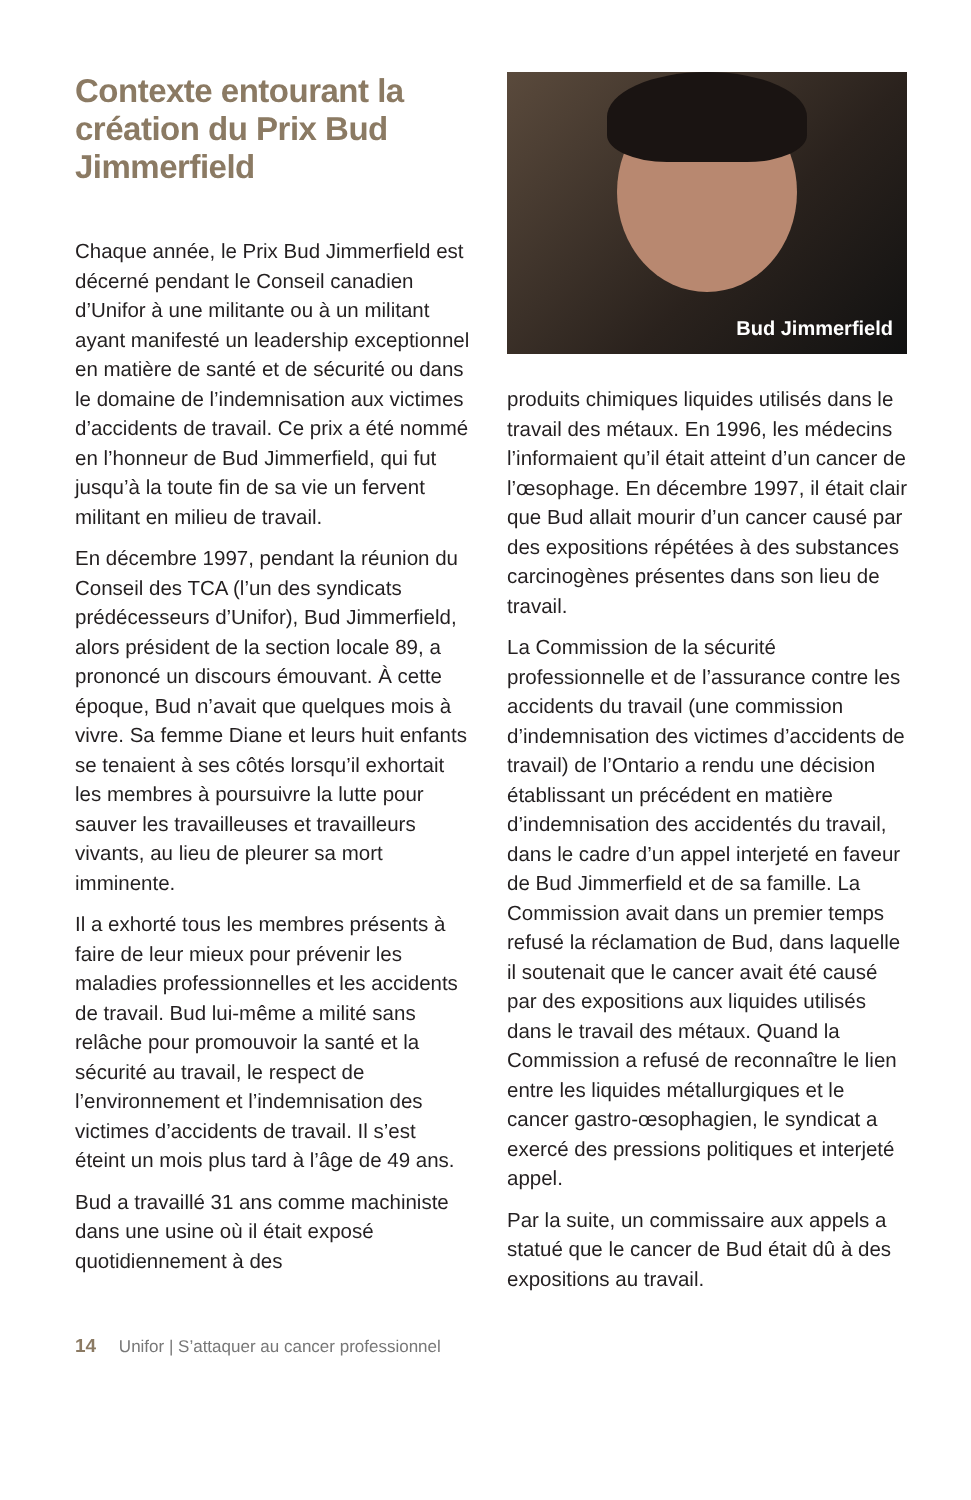Contexte entourant la création du Prix Bud Jimmerfield
Chaque année, le Prix Bud Jimmerfield est décerné pendant le Conseil canadien d’Unifor à une militante ou à un militant ayant manifesté un leadership exceptionnel en matière de santé et de sécurité ou dans le domaine de l’indemnisation aux victimes d’accidents de travail. Ce prix a été nommé en l’honneur de Bud Jimmerfield, qui fut jusqu’à la toute fin de sa vie un fervent militant en milieu de travail.
En décembre 1997, pendant la réunion du Conseil des TCA (l’un des syndicats prédécesseurs d’Unifor), Bud Jimmerfield, alors président de la section locale 89, a prononcé un discours émouvant. À cette époque, Bud n’avait que quelques mois à vivre. Sa femme Diane et leurs huit enfants se tenaient à ses côtés lorsqu’il exhortait les membres à poursuivre la lutte pour sauver les travailleuses et travailleurs vivants, au lieu de pleurer sa mort imminente.
Il a exhorté tous les membres présents à faire de leur mieux pour prévenir les maladies professionnelles et les accidents de travail. Bud lui-même a milité sans relâche pour promouvoir la santé et la sécurité au travail, le respect de l’environnement et l’indemnisation des victimes d’accidents de travail. Il s’est éteint un mois plus tard à l’âge de 49 ans.
Bud a travaillé 31 ans comme machiniste dans une usine où il était exposé quotidiennement à des
Bud Jimmerfield
produits chimiques liquides utilisés dans le travail des métaux. En 1996, les médecins l’informaient qu’il était atteint d’un cancer de l’œsophage. En décembre 1997, il était clair que Bud allait mourir d’un cancer causé par des expositions répétées à des substances carcinogènes présentes dans son lieu de travail.
La Commission de la sécurité professionnelle et de l’assurance contre les accidents du travail (une commission d’indemnisation des victimes d’accidents de travail) de l’Ontario a rendu une décision établissant un précédent en matière d’indemnisation des accidentés du travail, dans le cadre d’un appel interjeté en faveur de Bud Jimmerfield et de sa famille. La Commission avait dans un premier temps refusé la réclamation de Bud, dans laquelle il soutenait que le cancer avait été causé par des expositions aux liquides utilisés dans le travail des métaux. Quand la Commission a refusé de reconnaître le lien entre les liquides métallurgiques et le cancer gastro-œsophagien, le syndicat a exercé des pressions politiques et interjeté appel.
Par la suite, un commissaire aux appels a statué que le cancer de Bud était dû à des expositions au travail.
14 Unifor | S’attaquer au cancer professionnel